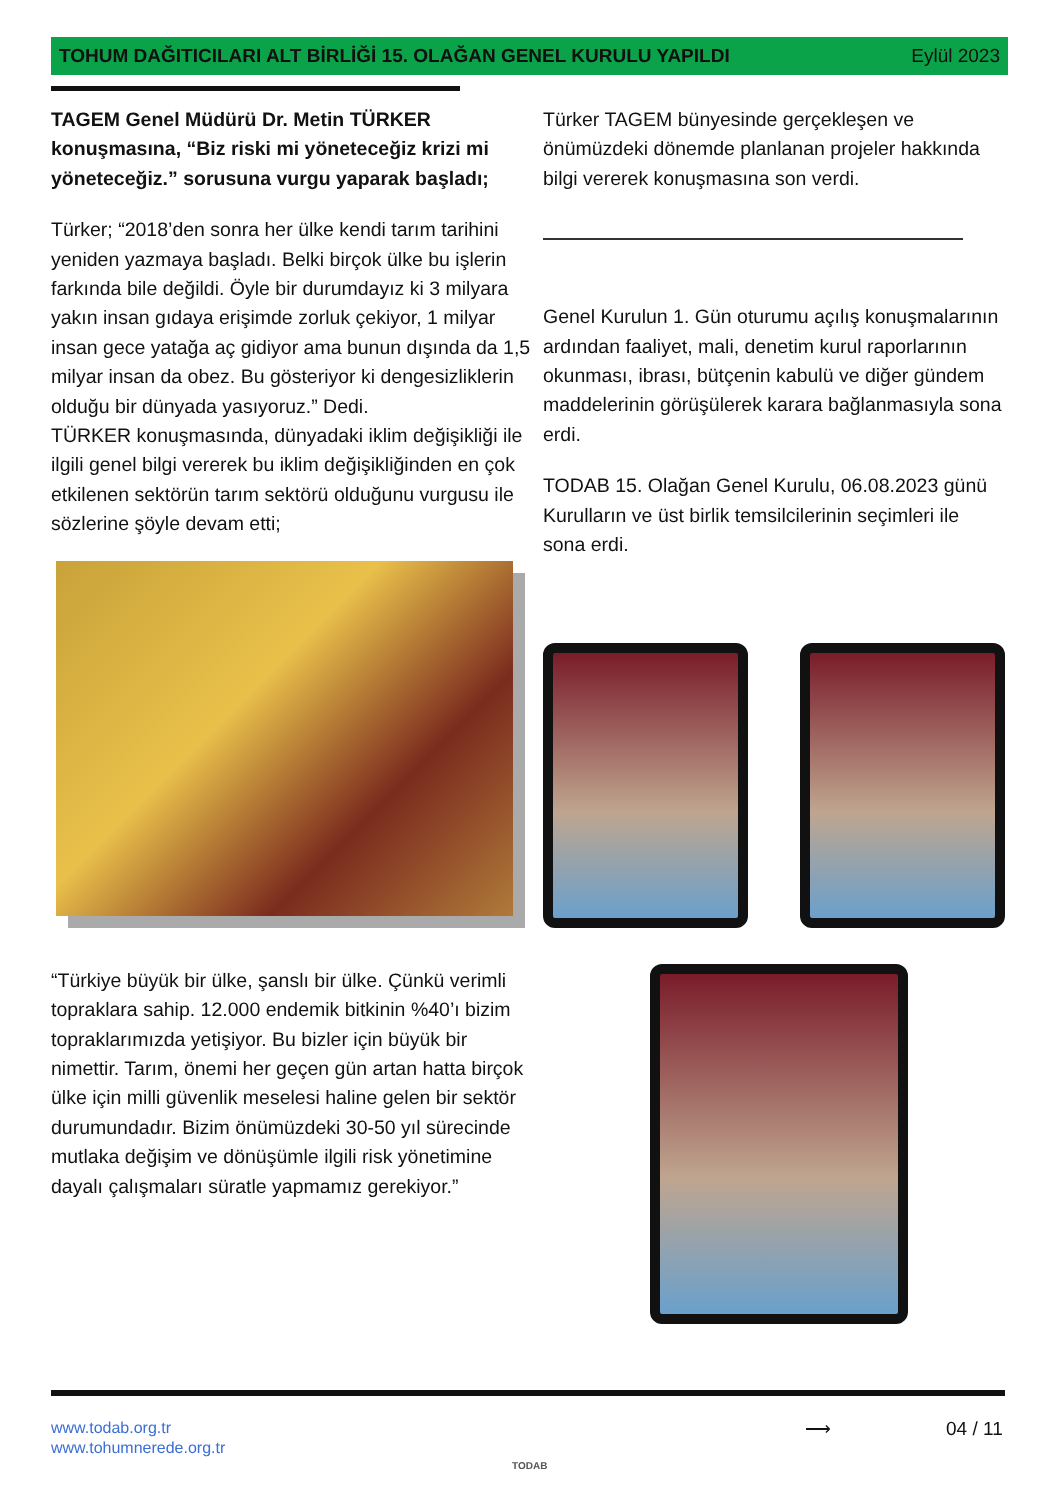TOHUM DAĞITICILARI ALT BİRLİĞİ 15. OLAĞAN GENEL KURULU YAPILDI Eylül 2023
TAGEM Genel Müdürü Dr. Metin TÜRKER konuşmasına, “Biz riski mi yöneteceğiz krizi mi yöneteceğiz.” sorusuna vurgu yaparak başladı;
Türker; “2018’den sonra her ülke kendi tarım tarihini yeniden yazmaya başladı. Belki birçok ülke bu işlerin farkında bile değildi. Öyle bir durumdayız ki 3 milyara yakın insan gıdaya erişimde zorluk çekiyor, 1 milyar insan gece yatağa aç gidiyor ama bunun dışında da 1,5 milyar insan da obez. Bu gösteriyor ki dengesizliklerin olduğu bir dünyada yasıyoruz.” Dedi.
TÜRKER konuşmasında, dünyadaki iklim değişikliği ile ilgili genel bilgi vererek bu iklim değişikliğinden en çok etkilenen sektörün tarım sektörü olduğunu vurgusu ile sözlerine şöyle devam etti;
“Türkiye büyük bir ülke, şanslı bir ülke. Çünkü verimli topraklara sahip. 12.000 endemik bitkinin %40’ı bizim topraklarımızda yetişiyor. Bu bizler için büyük bir nimettir. Tarım, önemi her geçen gün artan hatta birçok ülke için milli güvenlik meselesi haline gelen bir sektör durumundadır. Bizim önümüzdeki 30-50 yıl sürecinde mutlaka değişim ve dönüşümle ilgili risk yönetimine dayalı çalışmaları süratle yapmamız gerekiyor.”
Türker TAGEM bünyesinde gerçekleşen ve önümüzdeki dönemde planlanan projeler hakkında bilgi vererek konuşmasına son verdi.
Genel Kurulun 1. Gün oturumu açılış konuşmalarının ardından faaliyet, mali, denetim kurul raporlarının okunması, ibrası, bütçenin kabulü ve diğer gündem maddelerinin görüşülerek karara bağlanmasıyla sona erdi.
TODAB 15. Olağan Genel Kurulu, 06.08.2023 günü Kurulların ve üst birlik temsilcilerinin seçimleri ile sona erdi.
www.todab.org.tr
www.tohumnerede.org.tr
TODAB
⟶ 04 / 11